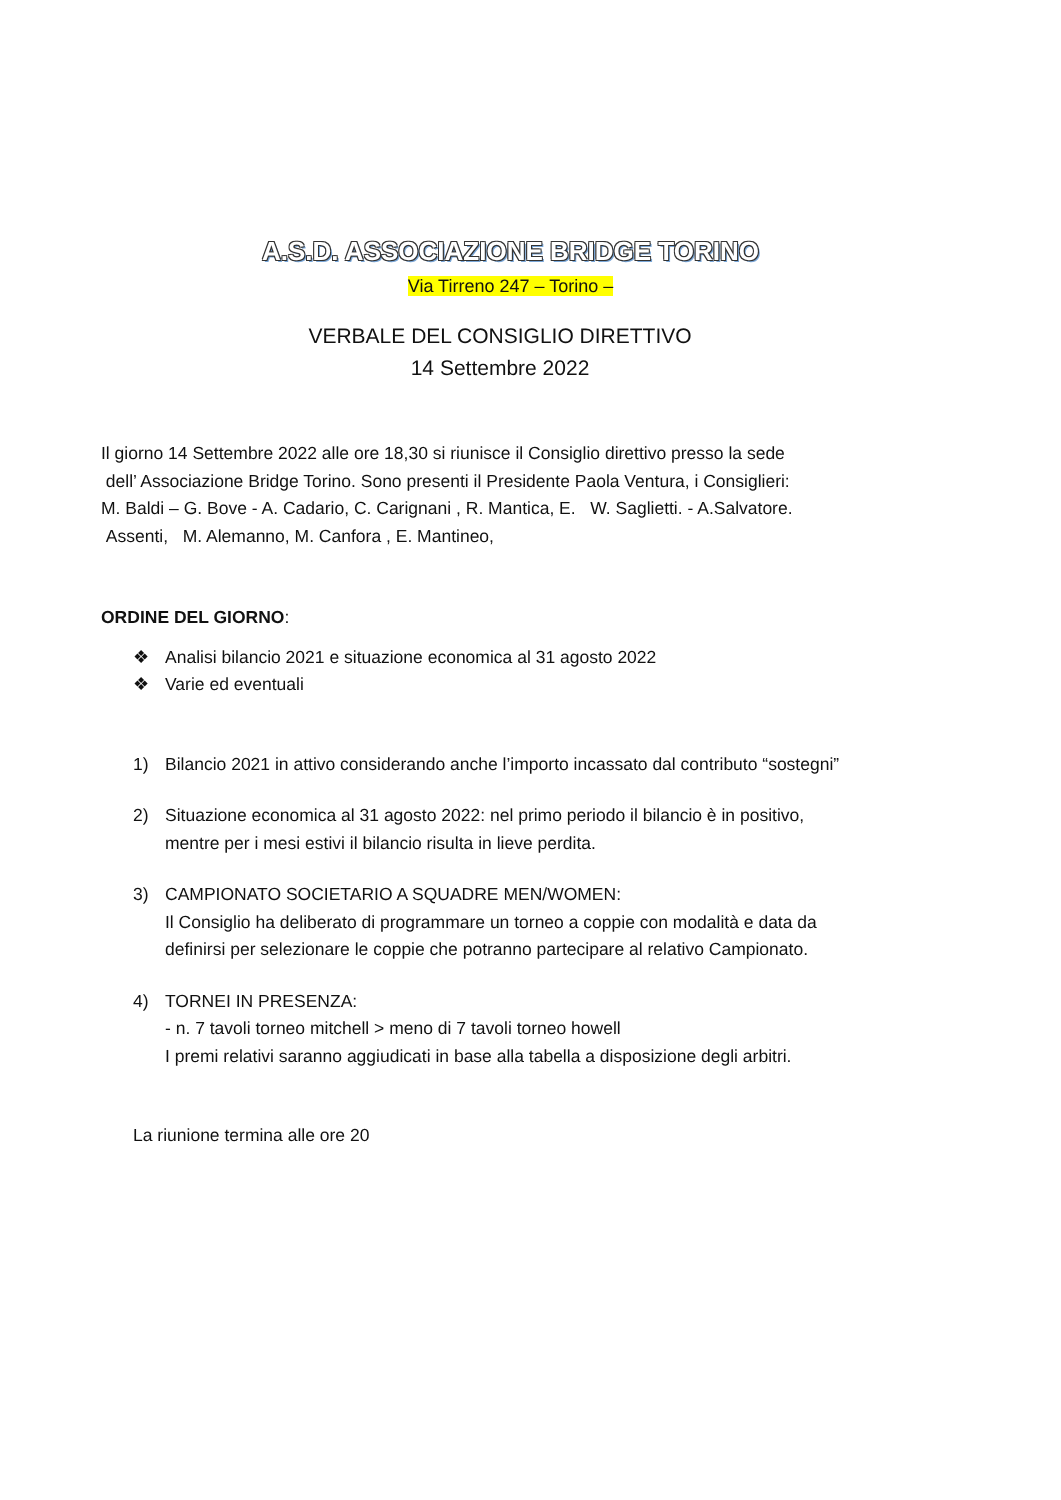A.S.D. ASSOCIAZIONE BRIDGE TORINO
Via Tirreno 247 – Torino –
VERBALE DEL CONSIGLIO DIRETTIVO
14 Settembre 2022
Il giorno 14 Settembre 2022 alle ore 18,30 si riunisce il Consiglio direttivo presso la sede
dell’ Associazione Bridge Torino. Sono presenti il Presidente Paola Ventura, i Consiglieri:
M. Baldi – G. Bove - A. Cadario, C. Carignani , R. Mantica, E. W. Saglietti. - A.Salvatore.
Assenti, M. Alemanno, M. Canforа , E. Mantineo,
ORDINE DEL GIORNO:
❖ Analisi bilancio 2021 e situazione economica al 31 agosto 2022
❖ Varie ed eventuali
1) Bilancio 2021 in attivo considerando anche l’importo incassato dal contributo “sostegni”
2) Situazione economica al 31 agosto 2022: nel primo periodo il bilancio è in positivo,
mentre per i mesi estivi il bilancio risulta in lieve perdita.
3) CAMPIONATO SOCIETARIO A SQUADRE MEN/WOMEN:
Il Consiglio ha deliberato di programmare un torneo a coppie con modalità e data da
definirsi per selezionare le coppie che potranno partecipare al relativo Campionato.
4) TORNEI IN PRESENZA:
- n. 7 tavoli torneo mitchell > meno di 7 tavoli torneo howell
I premi relativi saranno aggiudicati in base alla tabella a disposizione degli arbitri.
La riunione termina alle ore 20